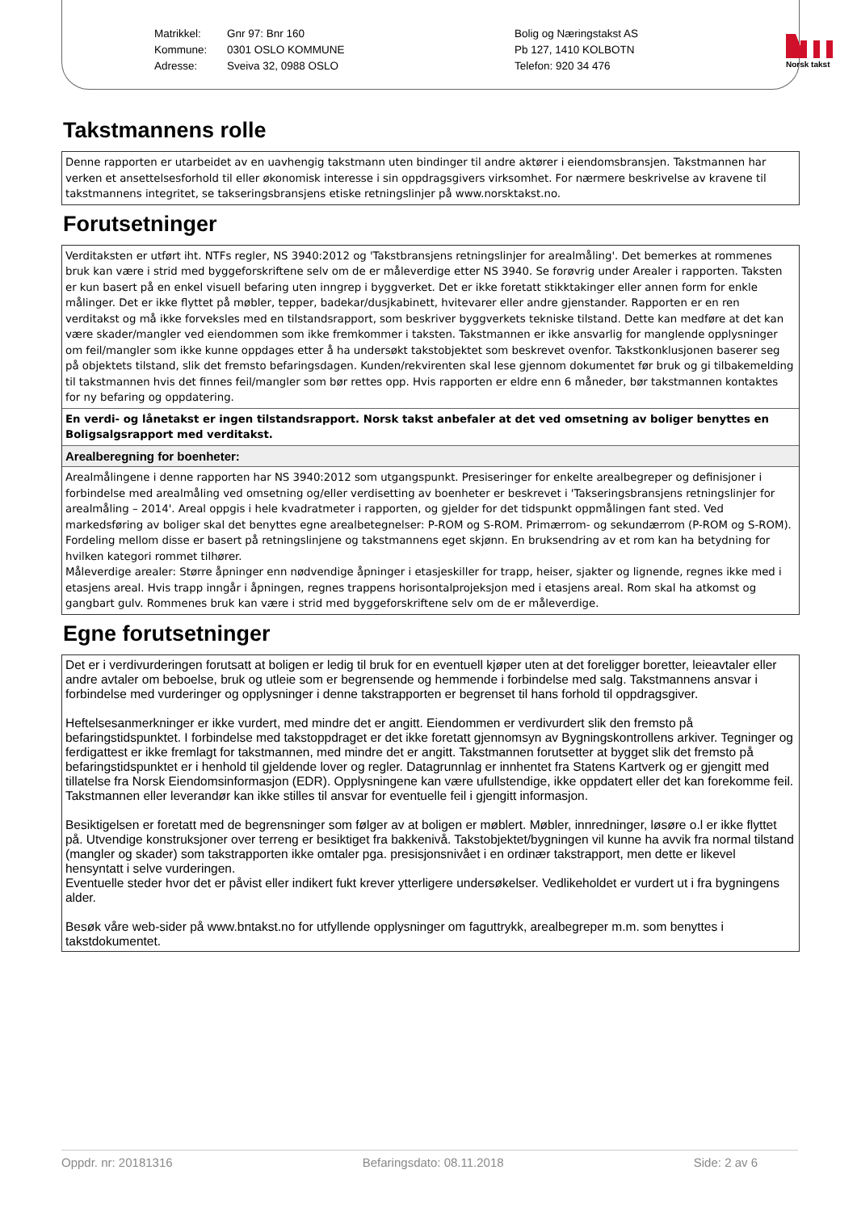Matrikkel:
Kommune:
Adresse:
Gnr 97: Bnr 160
0301 OSLO KOMMUNE
Sveiva 32, 0988 OSLO
Bolig og Næringstakst AS
Pb 127, 1410 KOLBOTN
Telefon: 920 34 476
Norsk takst
Takstmannens rolle
Denne rapporten er utarbeidet av en uavhengig takstmann uten bindinger til andre aktører i eiendomsbransjen. Takstmannen har verken et ansettelsesforhold til eller økonomisk interesse i sin oppdragsgivers virksomhet. For nærmere beskrivelse av kravene til takstmannens integritet, se takseringsbransjens etiske retningslinjer på www.norsktakst.no.
Forutsetninger
Verditaksten er utført iht. NTFs regler, NS 3940:2012 og 'Takstbransjens retningslinjer for arealmåling'. Det bemerkes at rommenes bruk kan være i strid med byggeforskriftene selv om de er måleverdige etter NS 3940. Se forøvrig under Arealer i rapporten. Taksten er kun basert på en enkel visuell befaring uten inngrep i byggverket. Det er ikke foretatt stikktakinger eller annen form for enkle målinger. Det er ikke flyttet på møbler, tepper, badekar/dusjkabinett, hvitevarer eller andre gjenstander. Rapporten er en ren verditakst og må ikke forveksles med en tilstandsrapport, som beskriver byggverkets tekniske tilstand. Dette kan medføre at det kan være skader/mangler ved eiendommen som ikke fremkommer i taksten. Takstmannen er ikke ansvarlig for manglende opplysninger om feil/mangler som ikke kunne oppdages etter å ha undersøkt takstobjektet som beskrevet ovenfor. Takstkonklusjonen baserer seg på objektets tilstand, slik det fremsto befaringsdagen. Kunden/rekvirenten skal lese gjennom dokumentet før bruk og gi tilbakemelding til takstmannen hvis det finnes feil/mangler som bør rettes opp. Hvis rapporten er eldre enn 6 måneder, bør takstmannen kontaktes for ny befaring og oppdatering.
En verdi- og lånetakst er ingen tilstandsrapport. Norsk takst anbefaler at det ved omsetning av boliger benyttes en Boligsalgsrapport med verditakst.
Arealberegning for boenheter:
Arealmålingene i denne rapporten har NS 3940:2012 som utgangspunkt. Presiseringer for enkelte arealbegreper og definisjoner i forbindelse med arealmåling ved omsetning og/eller verdisetting av boenheter er beskrevet i 'Takseringsbransjens retningslinjer for arealmåling – 2014'. Areal oppgis i hele kvadratmeter i rapporten, og gjelder for det tidspunkt oppmålingen fant sted. Ved markedsføring av boliger skal det benyttes egne arealbetegnelser: P-ROM og S-ROM. Primærrom- og sekundærrom (P-ROM og S-ROM). Fordeling mellom disse er basert på retningslinjene og takstmannens eget skjønn. En bruksendring av et rom kan ha betydning for hvilken kategori rommet tilhører.
Måleverdige arealer: Større åpninger enn nødvendige åpninger i etasjeskiller for trapp, heiser, sjakter og lignende, regnes ikke med i etasjens areal. Hvis trapp inngår i åpningen, regnes trappens horisontalprojeksjon med i etasjens areal. Rom skal ha atkomst og gangbart gulv. Rommenes bruk kan være i strid med byggeforskriftene selv om de er måleverdige.
Egne forutsetninger
Det er i verdivurderingen forutsatt at boligen er ledig til bruk for en eventuell kjøper uten at det foreligger boretter, leieavtaler eller andre avtaler om beboelse, bruk og utleie som er begrensende og hemmende i forbindelse med salg. Takstmannens ansvar i forbindelse med vurderinger og opplysninger i denne takstrapporten er begrenset til hans forhold til oppdragsgiver.
Heftelsesanmerkninger er ikke vurdert, med mindre det er angitt. Eiendommen er verdivurdert slik den fremsto på befaringstidspunktet. I forbindelse med takstoppdraget er det ikke foretatt gjennomsyn av Bygningskontrollens arkiver. Tegninger og ferdigattest er ikke fremlagt for takstmannen, med mindre det er angitt. Takstmannen forutsetter at bygget slik det fremsto på befaringstidspunktet er i henhold til gjeldende lover og regler. Datagrunnlag er innhentet fra Statens Kartverk og er gjengitt med tillatelse fra Norsk Eiendomsinformasjon (EDR). Opplysningene kan være ufullstendige, ikke oppdatert eller det kan forekomme feil. Takstmannen eller leverandør kan ikke stilles til ansvar for eventuelle feil i gjengitt informasjon.
Besiktigelsen er foretatt med de begrensninger som følger av at boligen er møblert. Møbler, innredninger, løsøre o.l er ikke flyttet på. Utvendige konstruksjoner over terreng er besiktiget fra bakkenivå. Takstobjektet/bygningen vil kunne ha avvik fra normal tilstand (mangler og skader) som takstrapporten ikke omtaler pga. presisjonsnivået i en ordinær takstrapport, men dette er likevel hensyntatt i selve vurderingen.
Eventuelle steder hvor det er påvist eller indikert fukt krever ytterligere undersøkelser. Vedlikeholdet er vurdert ut i fra bygningens alder.
Besøk våre web-sider på www.bntakst.no for utfyllende opplysninger om faguttrykk, arealbegreper m.m. som benyttes i takstdokumentet.
Oppdr. nr: 20181316 Befaringsdato: 08.11.2018 Side: 2 av 6